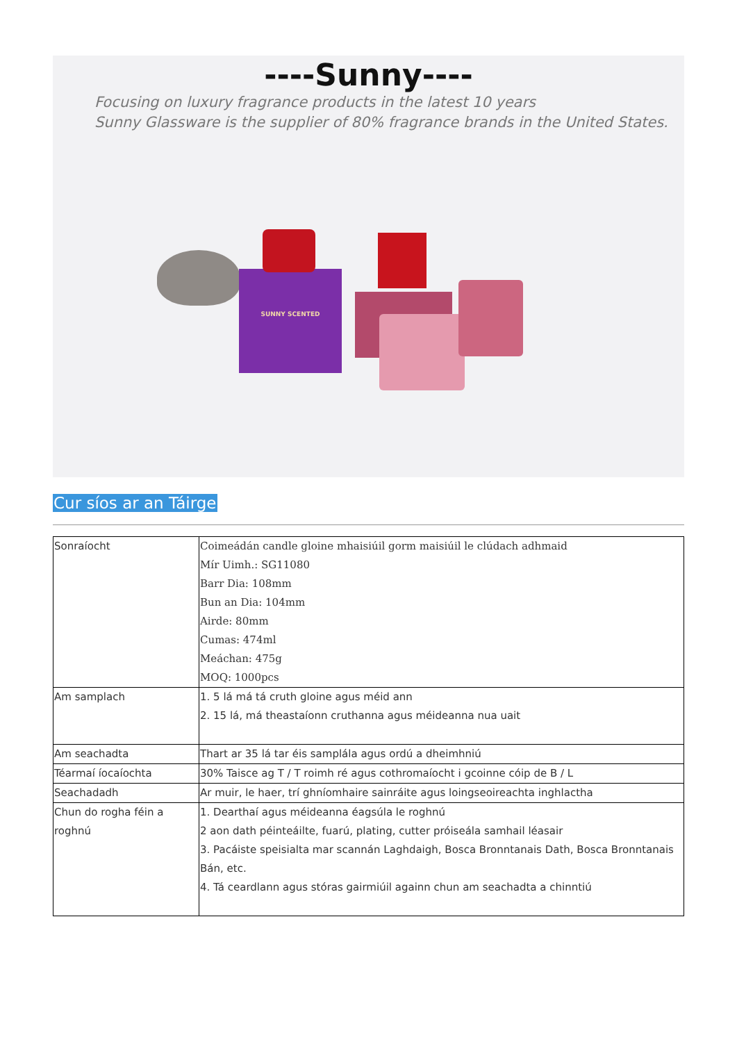----Sunny----
Focusing on luxury fragrance products in the latest 10 years
Sunny Glassware is the supplier of 80% fragrance brands in the United States.
SUNNY SCENTED
Cur síos ar an Táirge
| Sonraíocht | Coimeádán candle gloine mhaisiúil gorm maisiúil le clúdach adhmaid Mír Uimh.: SG11080 Barr Dia: 108mm Bun an Dia: 104mm Airde: 80mm Cumas: 474ml Meáchan: 475g MOQ: 1000pcs |
| Am samplach | 1. 5 lá má tá cruth gloine agus méid ann 2. 15 lá, má theastaíonn cruthanna agus méideanna nua uait |
| Am seachadta | Thart ar 35 lá tar éis samplála agus ordú a dheimhniú |
| Téarmaí íocaíochta | 30% Taisce ag T / T roimh ré agus cothromaíocht i gcoinne cóip de B / L |
| Seachadadh | Ar muir, le haer, trí ghníomhaire sainráite agus loingseoireachta inghlactha |
| Chun do rogha féin a roghnú | 1. Dearthaí agus méideanna éagsúla le roghnú 2 aon dath péinteáilte, fuarú, plating, cutter próiseála samhail léasair 3. Pacáiste speisialta mar scannán Laghdaigh, Bosca Bronntanais Dath, Bosca Bronntanais Bán, etc. 4. Tá ceardlann agus stóras gairmiúil againn chun am seachadta a chinntiú |